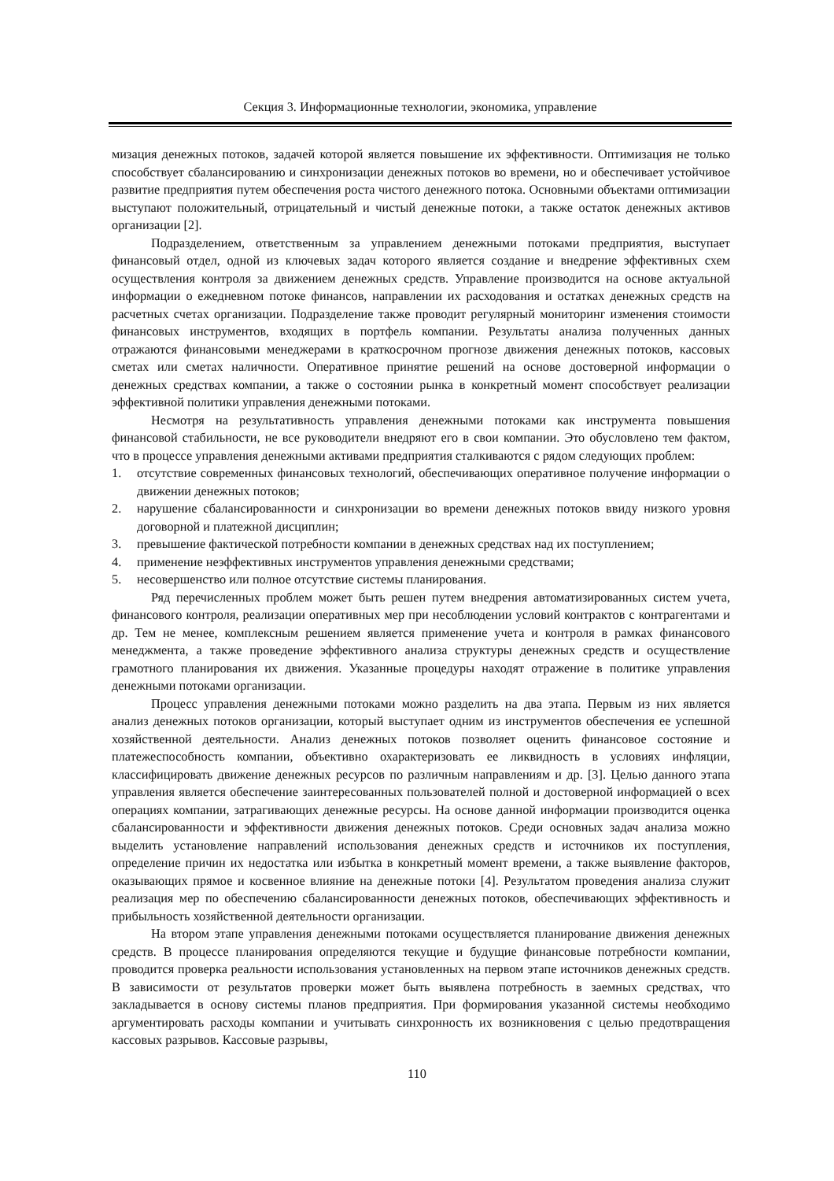Секция 3. Информационные технологии, экономика, управление
мизация денежных потоков, задачей которой является повышение их эффективности. Оптимизация не только способствует сбалансированию и синхронизации денежных потоков во времени, но и обеспечивает устойчивое развитие предприятия путем обеспечения роста чистого денежного потока. Основными объектами оптимизации выступают положительный, отрицательный и чистый денежные потоки, а также остаток денежных активов организации [2].
Подразделением, ответственным за управлением денежными потоками предприятия, выступает финансовый отдел, одной из ключевых задач которого является создание и внедрение эффективных схем осуществления контроля за движением денежных средств. Управление производится на основе актуальной информации о ежедневном потоке финансов, направлении их расходования и остатках денежных средств на расчетных счетах организации. Подразделение также проводит регулярный мониторинг изменения стоимости финансовых инструментов, входящих в портфель компании. Результаты анализа полученных данных отражаются финансовыми менеджерами в краткосрочном прогнозе движения денежных потоков, кассовых сметах или сметах наличности. Оперативное принятие решений на основе достоверной информации о денежных средствах компании, а также о состоянии рынка в конкретный момент способствует реализации эффективной политики управления денежными потоками.
Несмотря на результативность управления денежными потоками как инструмента повышения финансовой стабильности, не все руководители внедряют его в свои компании. Это обусловлено тем фактом, что в процессе управления денежными активами предприятия сталкиваются с рядом следующих проблем:
1. отсутствие современных финансовых технологий, обеспечивающих оперативное получение информации о движении денежных потоков;
2. нарушение сбалансированности и синхронизации во времени денежных потоков ввиду низкого уровня договорной и платежной дисциплин;
3. превышение фактической потребности компании в денежных средствах над их поступлением;
4. применение неэффективных инструментов управления денежными средствами;
5. несовершенство или полное отсутствие системы планирования.
Ряд перечисленных проблем может быть решен путем внедрения автоматизированных систем учета, финансового контроля, реализации оперативных мер при несоблюдении условий контрактов с контрагентами и др. Тем не менее, комплексным решением является применение учета и контроля в рамках финансового менеджмента, а также проведение эффективного анализа структуры денежных средств и осуществление грамотного планирования их движения. Указанные процедуры находят отражение в политике управления денежными потоками организации.
Процесс управления денежными потоками можно разделить на два этапа. Первым из них является анализ денежных потоков организации, который выступает одним из инструментов обеспечения ее успешной хозяйственной деятельности. Анализ денежных потоков позволяет оценить финансовое состояние и платежеспособность компании, объективно охарактеризовать ее ликвидность в условиях инфляции, классифицировать движение денежных ресурсов по различным направлениям и др. [3]. Целью данного этапа управления является обеспечение заинтересованных пользователей полной и достоверной информацией о всех операциях компании, затрагивающих денежные ресурсы. На основе данной информации производится оценка сбалансированности и эффективности движения денежных потоков. Среди основных задач анализа можно выделить установление направлений использования денежных средств и источников их поступления, определение причин их недостатка или избытка в конкретный момент времени, а также выявление факторов, оказывающих прямое и косвенное влияние на денежные потоки [4]. Результатом проведения анализа служит реализация мер по обеспечению сбалансированности денежных потоков, обеспечивающих эффективность и прибыльность хозяйственной деятельности организации.
На втором этапе управления денежными потоками осуществляется планирование движения денежных средств. В процессе планирования определяются текущие и будущие финансовые потребности компании, проводится проверка реальности использования установленных на первом этапе источников денежных средств. В зависимости от результатов проверки может быть выявлена потребность в заемных средствах, что закладывается в основу системы планов предприятия. При формирования указанной системы необходимо аргументировать расходы компании и учитывать синхронность их возникновения с целью предотвращения кассовых разрывов. Кассовые разрывы,
110